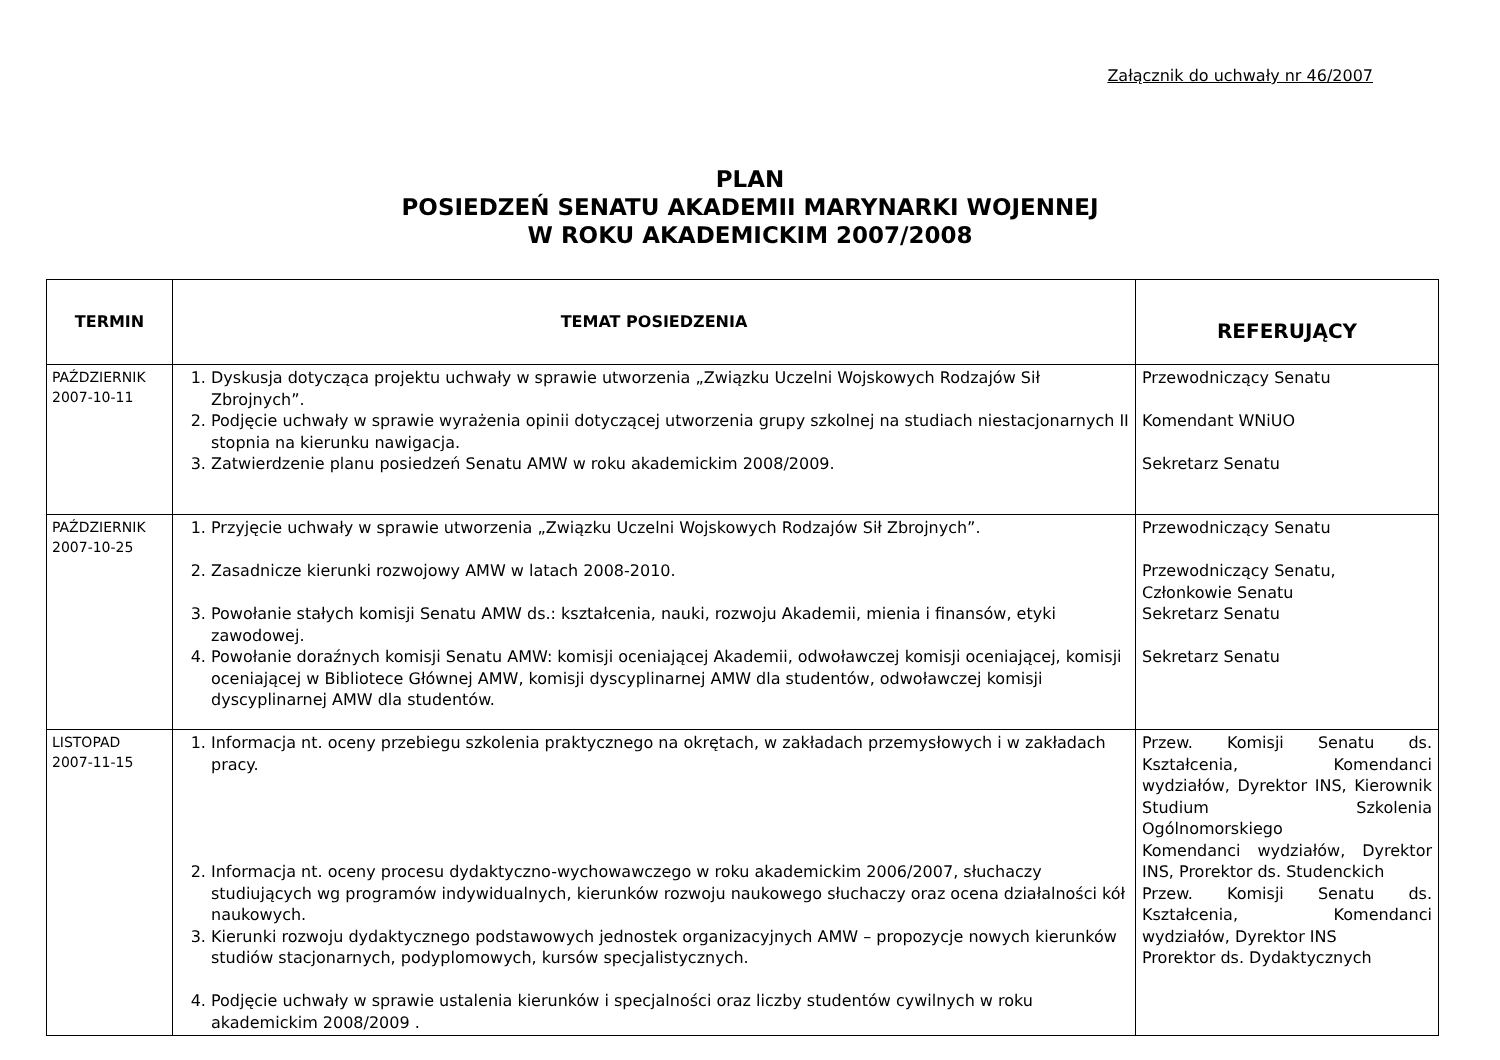Załącznik do uchwały nr 46/2007
PLAN
POSIEDZEŃ SENATU AKADEMII MARYNARKI WOJENNEJ
W ROKU AKADEMICKIM 2007/2008
| TERMIN | TEMAT POSIEDZENIA | REFERUJĄCY |
| --- | --- | --- |
| PAŹDZIERNIK 2007-10-11 | 1. Dyskusja dotycząca projektu uchwały w sprawie utworzenia „Związku Uczelni Wojskowych Rodzajów Sił Zbrojnych”. 2. Podjęcie uchwały w sprawie wyrażenia opinii dotyczącej utworzenia grupy szkolnej na studiach niestacjonarnych II stopnia na kierunku nawigacja. 3. Zatwierdzenie planu posiedzeń Senatu AMW w roku akademickim 2008/2009. | Przewodniczący Senatu Komendant WNiUO Sekretarz Senatu |
| PAŹDZIERNIK 2007-10-25 | 1. Przyjęcie uchwały w sprawie utworzenia „Związku Uczelni Wojskowych Rodzajów Sił Zbrojnych”. 2. Zasadnicze kierunki rozwojowy AMW w latach 2008-2010. 3. Powołanie stałych komisji Senatu AMW ds.: kształcenia, nauki, rozwoju Akademii, mienia i finansów, etyki zawodowej. 4. Powołanie doraźnych komisji Senatu AMW: komisji oceniającej Akademii, odwoławczej komisji oceniającej, komisji oceniającej w Bibliotece Głównej AMW, komisji dyscyplinarnej AMW dla studentów, odwoławczej komisji dyscyplinarnej AMW dla studentów. | Przewodniczący Senatu Przewodniczący Senatu, Członkowie Senatu Sekretarz Senatu Sekretarz Senatu |
| LISTOPAD 2007-11-15 | 1. Informacja nt. oceny przebiegu szkolenia praktycznego na okrętach, w zakładach przemysłowych i w zakładach pracy. 2. Informacja nt. oceny procesu dydaktyczno-wychowawczego w roku akademickim 2006/2007, słuchaczy studiujących wg programów indywidualnych, kierunków rozwoju naukowego słuchaczy oraz ocena działalności kół naukowych. 3. Kierunki rozwoju dydaktycznego podstawowych jednostek organizacyjnych AMW – propozycje nowych kierunków studiów stacjonarnych, podyplomowych, kursów specjalistycznych. 4. Podjęcie uchwały w sprawie ustalenia kierunków i specjalności oraz liczby studentów cywilnych w roku akademickim 2008/2009 . | Przew. Komisji Senatu ds. Kształcenia, Komendanci wydziałów, Dyrektor INS, Kierownik Studium Szkolenia Ogólnomorskiego Komendanci wydziałów, Dyrektor INS, Prorektor ds. Studenckich Przew. Komisji Senatu ds. Kształcenia, Komendanci wydziałów, Dyrektor INS Prorektor ds. Dydaktycznych |